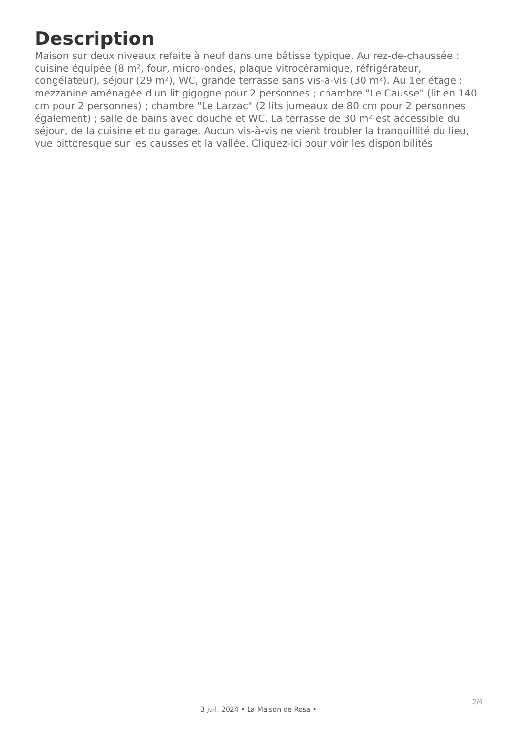Description
Maison sur deux niveaux refaite à neuf dans une bâtisse typique. Au rez-de-chaussée : cuisine équipée (8 m², four, micro-ondes, plaque vitrocéramique, réfrigérateur, congélateur), séjour (29 m²), WC, grande terrasse sans vis-à-vis (30 m²). Au 1er étage : mezzanine aménagée d'un lit gigogne pour 2 personnes ; chambre "Le Causse" (lit en 140 cm pour 2 personnes) ; chambre "Le Larzac" (2 lits jumeaux de 80 cm pour 2 personnes également) ; salle de bains avec douche et WC. La terrasse de 30 m² est accessible du séjour, de la cuisine et du garage. Aucun vis-à-vis ne vient troubler la tranquillité du lieu, vue pittoresque sur les causses et la vallée. Cliquez-ici pour voir les disponibilités
2/4
3 juil. 2024 • La Maison de Rosa •